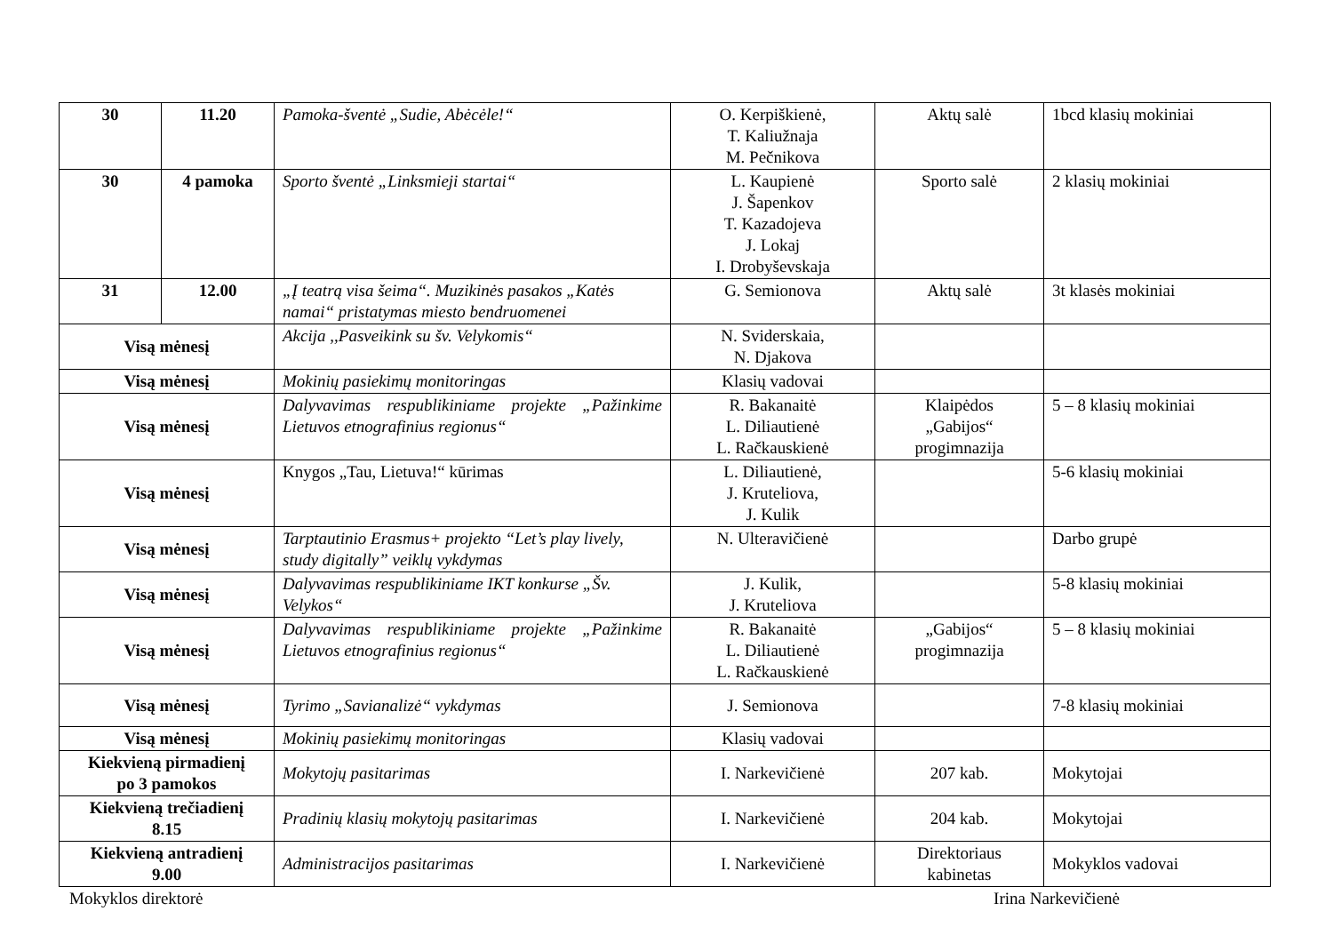| 30 | 11.20 | Pamoka-šventė „Sudie, Abėcėle!“ | O. Kerpiškienė, T. Kaliužnaja M. Pečnikova | Aktų salė | 1bcd klasių mokiniai |
| 30 | 4 pamoka | Sporto šventė „Linksmieji startai“ | L. Kaupienė J. Šapenkov T. Kazadojeva J. Lokaj I. Drobyševskaja | Sporto salė | 2 klasių mokiniai |
| 31 | 12.00 | „Į teatrą visa šeima“. Muzikinės pasakos „Katės namai“ pristatymas miesto bendruomenei | G. Semionova | Aktų salė | 3t klasės mokiniai |
| Visą mėnesį | | Akcija ,,Pasveikink su šv. Velykomis“ | N. Sviderskaia, N. Djakova | | |
| Visą mėnesį | | Mokinių pasiekimų monitoringas | Klasių vadovai | | |
| Visą mėnesį | | Dalyvavimas respublikiniame projekte „Pažinkime Lietuvos etnografinius regionus“ | R. Bakanaitė L. Diliautienė L. Račkauskienė | Klaipėdos „Gabijos“ progimnazija | 5 – 8 klasių mokiniai |
| Visą mėnesį | | Knygos „Tau, Lietuva!“ kūrimas | L. Diliautienė, J. Kruteliova, J. Kulik | | 5-6 klasių mokiniai |
| Visą mėnesį | | Tarptautinio Erasmus+ projekto “Let’s play lively, study digitally” veiklų vykdymas | N. Ulteravičienė | | Darbo grupė |
| Visą mėnesį | | Dalyvavimas respublikiniame IKT konkurse „Šv. Velykos“ | J. Kulik, J. Kruteliova | | 5-8 klasių mokiniai |
| Visą mėnesį | | Dalyvavimas respublikiniame projekte „Pažinkime Lietuvos etnografinius regionus“ | R. Bakanaitė L. Diliautienė L. Račkauskienė | „Gabijos“ progimnazija | 5 – 8 klasių mokiniai |
| Visą mėnesį | | Tyrimo „Savianalizė“ vykdymas | J. Semionova | | 7-8 klasių mokiniai |
| Visą mėnesį | | Mokinių pasiekimų monitoringas | Klasių vadovai | | |
| Kiekvieną pirmadienį po 3 pamokos | | Mokytojų pasitarimas | I. Narkevičienė | 207 kab. | Mokytojai |
| Kiekvieną trečiadienį 8.15 | | Pradinių klasių mokytojų pasitarimas | I. Narkevičienė | 204 kab. | Mokytojai |
| Kiekvieną antradienį 9.00 | | Administracijos pasitarimas | I. Narkevičienė | Direktoriaus kabinetas | Mokyklos vadovai |
Mokyklos direktorė Irina Narkevičienė